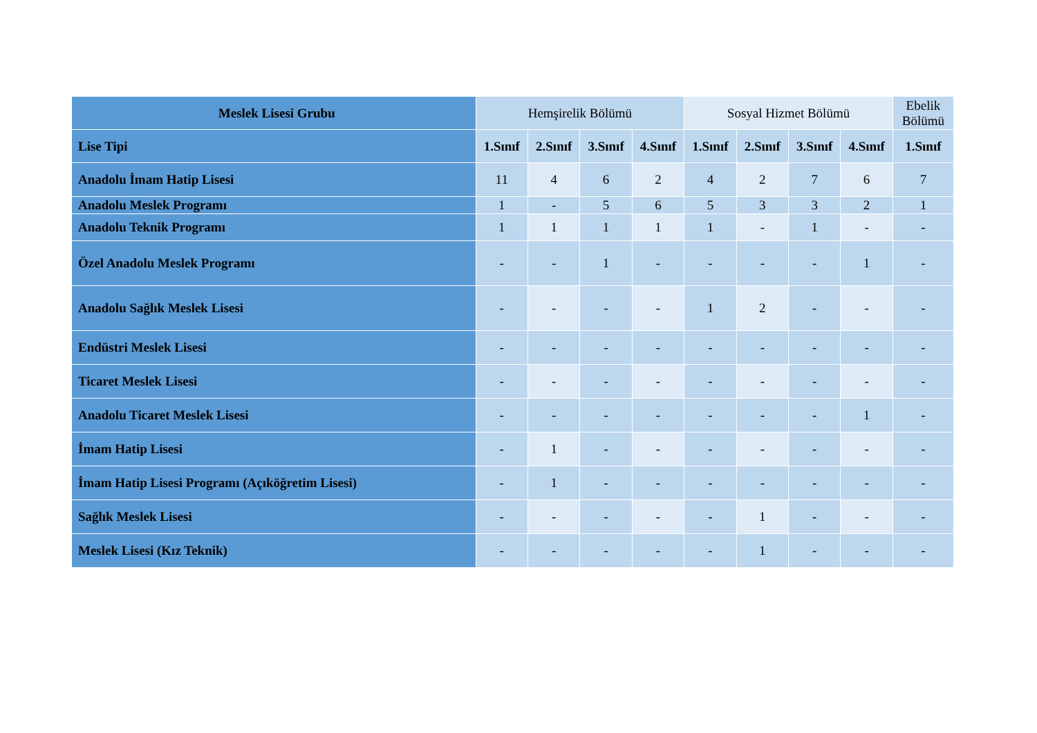| Meslek Lisesi Grubu | Hemşirelik Bölümü | | | | Sosyal Hizmet Bölümü | | | | Ebelik Bölümü |
| Lise Tipi | 1.Sınıf | 2.Sınıf | 3.Sınıf | 4.Sınıf | 1.Sınıf | 2.Sınıf | 3.Sınıf | 4.Sınıf | 1.Sınıf |
| Anadolu İmam Hatip Lisesi | 11 | 4 | 6 | 2 | 4 | 2 | 7 | 6 | 7 |
| Anadolu Meslek Programı | 1 | - | 5 | 6 | 5 | 3 | 3 | 2 | 1 |
| Anadolu Teknik Programı | 1 | 1 | 1 | 1 | 1 | - | 1 | - | - |
| Özel Anadolu Meslek Programı | - | - | 1 | - | - | - | - | 1 | - |
| Anadolu Sağlık Meslek Lisesi | - | - | - | - | 1 | 2 | - | - | - |
| Endüstri Meslek Lisesi | - | - | - | - | - | - | - | - | - |
| Ticaret Meslek Lisesi | - | - | - | - | - | - | - | - | - |
| Anadolu Ticaret Meslek Lisesi | - | - | - | - | - | - | - | 1 | - |
| İmam Hatip Lisesi | - | 1 | - | - | - | - | - | - | - |
| İmam Hatip Lisesi Programı (Açıköğretim Lisesi) | - | 1 | - | - | - | - | - | - | - |
| Sağlık Meslek Lisesi | - | - | - | - | - | 1 | - | - | - |
| Meslek Lisesi (Kız Teknik) | - | - | - | - | - | 1 | - | - | - |